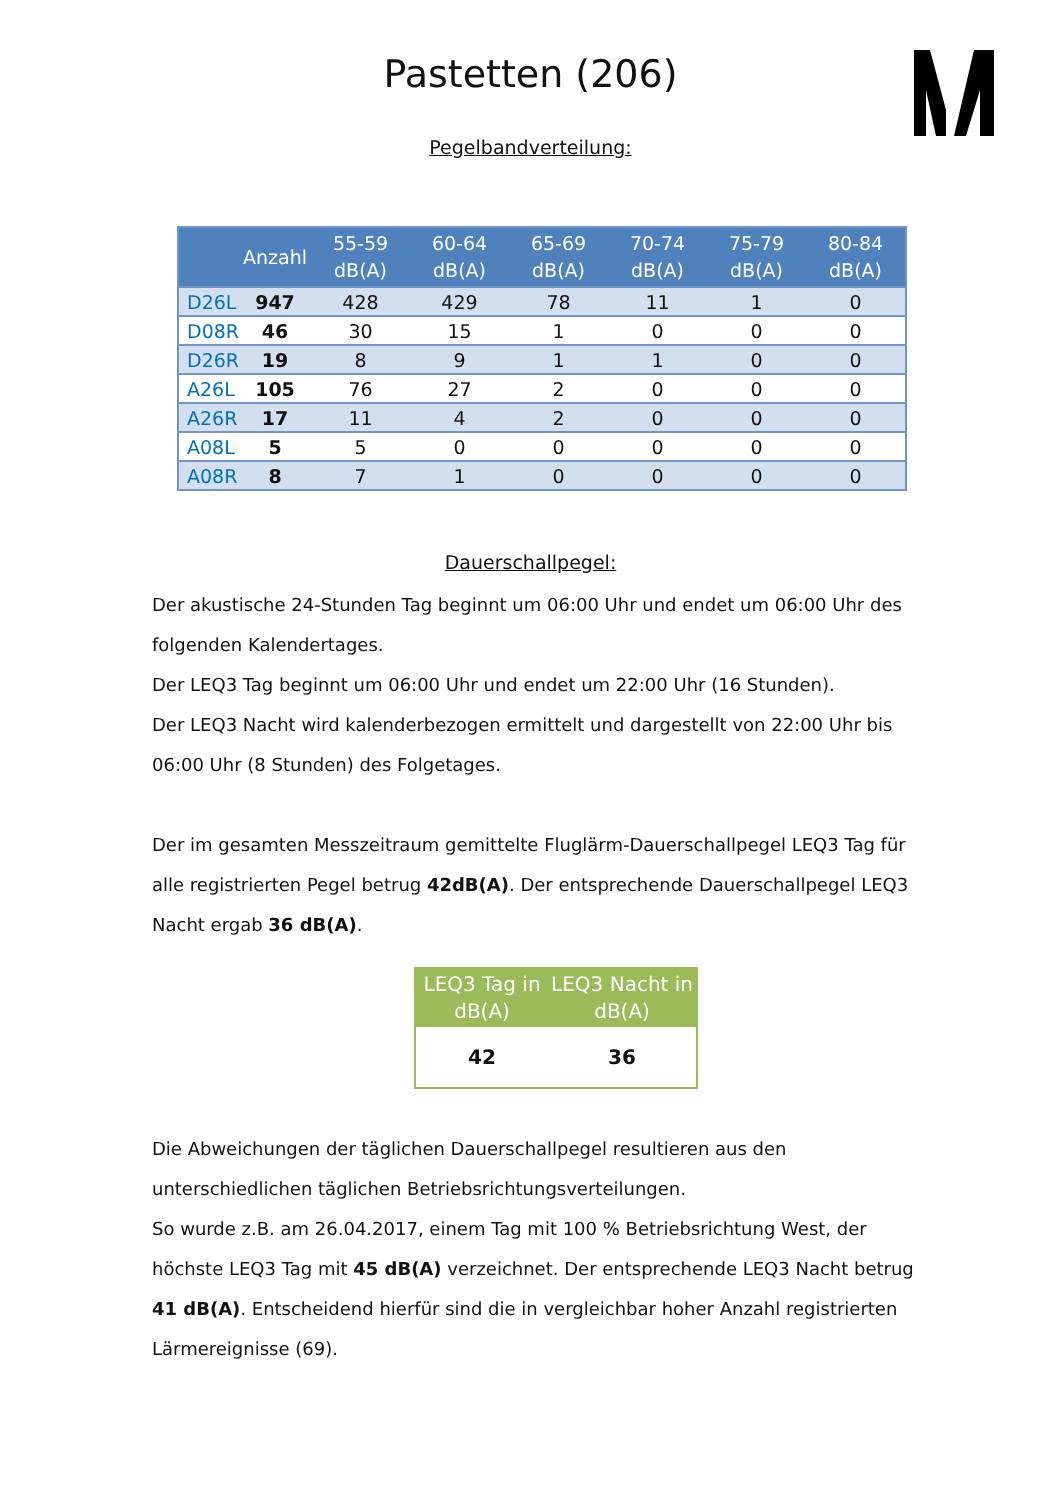Pastetten (206)
Pegelbandverteilung:
| | Anzahl | 55-59 dB(A) | 60-64 dB(A) | 65-69 dB(A) | 70-74 dB(A) | 75-79 dB(A) | 80-84 dB(A) |
| --- | --- | --- | --- | --- | --- | --- | --- |
| D26L | 947 | 428 | 429 | 78 | 11 | 1 | 0 |
| D08R | 46 | 30 | 15 | 1 | 0 | 0 | 0 |
| D26R | 19 | 8 | 9 | 1 | 1 | 0 | 0 |
| A26L | 105 | 76 | 27 | 2 | 0 | 0 | 0 |
| A26R | 17 | 11 | 4 | 2 | 0 | 0 | 0 |
| A08L | 5 | 5 | 0 | 0 | 0 | 0 | 0 |
| A08R | 8 | 7 | 1 | 0 | 0 | 0 | 0 |
Dauerschallpegel:
Der akustische 24-Stunden Tag beginnt um 06:00 Uhr und endet um 06:00 Uhr des folgenden Kalendertages.
Der LEQ3 Tag beginnt um 06:00 Uhr und endet um 22:00 Uhr (16 Stunden).
Der LEQ3 Nacht wird kalenderbezogen ermittelt und dargestellt von 22:00 Uhr bis 06:00 Uhr (8 Stunden) des Folgetages.
Der im gesamten Messzeitraum gemittelte Fluglärm-Dauerschallpegel LEQ3 Tag für alle registrierten Pegel betrug 42dB(A). Der entsprechende Dauerschallpegel LEQ3 Nacht ergab 36 dB(A).
| LEQ3 Tag in dB(A) | LEQ3 Nacht in dB(A) |
| --- | --- |
| 42 | 36 |
Die Abweichungen der täglichen Dauerschallpegel resultieren aus den unterschiedlichen täglichen Betriebsrichtungsverteilungen.
So wurde z.B. am 26.04.2017, einem Tag mit 100 % Betriebsrichtung West, der höchste LEQ3 Tag mit 45 dB(A) verzeichnet. Der entsprechende LEQ3 Nacht betrug 41 dB(A). Entscheidend hierfür sind die in vergleichbar hoher Anzahl registrierten Lärmereignisse (69).